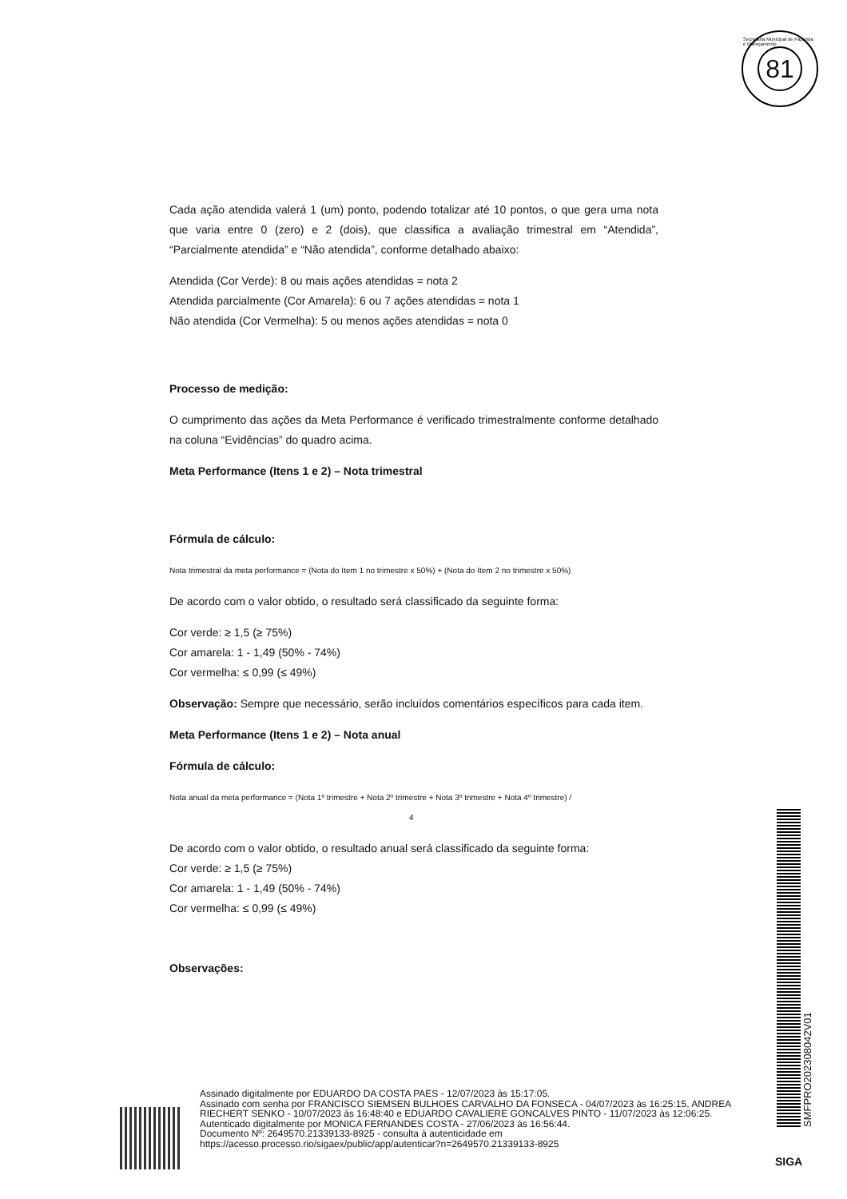Secretaria Municipal de Fazenda e Planejamento
81
Cada ação atendida valerá 1 (um) ponto, podendo totalizar até 10 pontos, o que gera uma nota que varia entre 0 (zero) e 2 (dois), que classifica a avaliação trimestral em “Atendida”, “Parcialmente atendida” e “Não atendida”, conforme detalhado abaixo:
Atendida (Cor Verde): 8 ou mais ações atendidas = nota 2
Atendida parcialmente (Cor Amarela): 6 ou 7 ações atendidas = nota 1
Não atendida (Cor Vermelha): 5 ou menos ações atendidas = nota 0
Processo de medição:
O cumprimento das ações da Meta Performance é verificado trimestralmente conforme detalhado na coluna “Evidências” do quadro acima.
Meta Performance (Itens 1 e 2) – Nota trimestral
Fórmula de cálculo:
Nota trimestral da meta performance = (Nota do Item 1 no trimestre x 50%) + (Nota do Item 2 no trimestre x 50%)
De acordo com o valor obtido, o resultado será classificado da seguinte forma:
Cor verde: ≥ 1,5 (≥ 75%)
Cor amarela: 1 - 1,49 (50% - 74%)
Cor vermelha: ≤ 0,99 (≤ 49%)
Observação: Sempre que necessário, serão incluídos comentários específicos para cada item.
Meta Performance (Itens 1 e 2) – Nota anual
Fórmula de cálculo:
Nota anual da meta performance = (Nota 1º trimestre + Nota 2º trimestre + Nota 3º trimestre + Nota 4º trimestre) /
4
De acordo com o valor obtido, o resultado anual será classificado da seguinte forma:
Cor verde: ≥ 1,5 (≥ 75%)
Cor amarela: 1 - 1,49 (50% - 74%)
Cor vermelha: ≤ 0,99 (≤ 49%)
Observações:
SMFPRO202308042V01
Assinado digitalmente por EDUARDO DA COSTA PAES - 12/07/2023 às 15:17:05.
Assinado com senha por FRANCISCO SIEMSEN BULHOES CARVALHO DA FONSECA - 04/07/2023 às 16:25:15, ANDREA RIECHERT SENKO - 10/07/2023 às 16:48:40 e EDUARDO CAVALIERE GONCALVES PINTO - 11/07/2023 às 12:06:25.
Autenticado digitalmente por MONICA FERNANDES COSTA - 27/06/2023 às 16:56:44.
Documento Nº: 2649570.21339133-8925 - consulta à autenticidade em
https://acesso.processo.rio/sigaex/public/app/autenticar?n=2649570.21339133-8925
SIGA